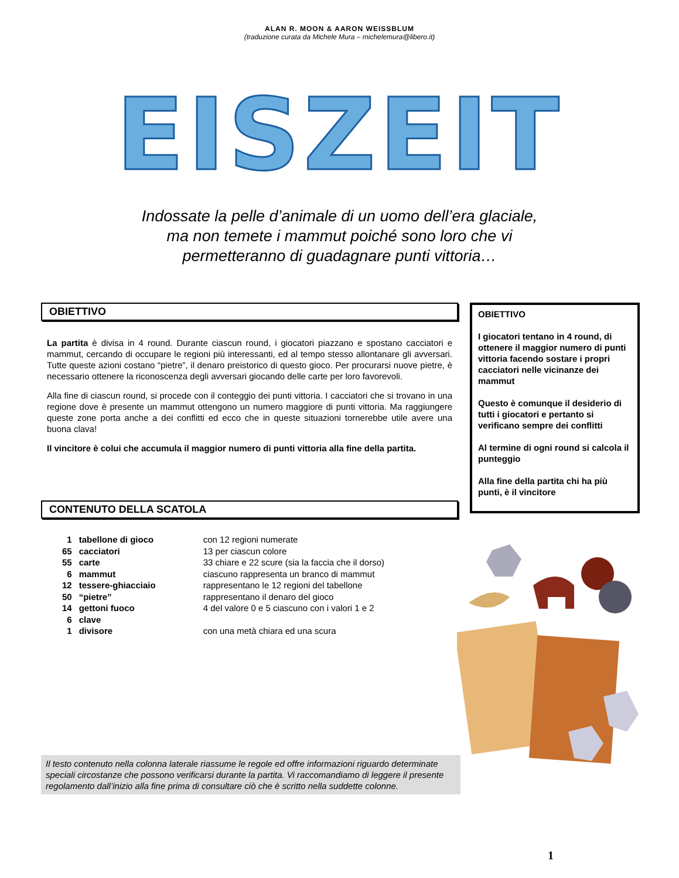ALAN R. MOON & AARON WEISSBLUM
(traduzione curata da Michele Mura – michelemura@libero.it)
EISZEIT
Indossate la pelle d’animale di un uomo dell’era glaciale,
ma non temete i mammut poiché sono loro che vi
permetteranno di guadagnare punti vittoria…
OBIETTIVO
La partita è divisa in 4 round. Durante ciascun round, i giocatori piazzano e spostano cacciatori e mammut, cercando di occupare le regioni più interessanti, ed al tempo stesso allontanare gli avversari. Tutte queste azioni costano “pietre”, il denaro preistorico di questo gioco. Per procurarsi nuove pietre, è necessario ottenere la riconoscenza degli avversari giocando delle carte per loro favorevoli.
Alla fine di ciascun round, si procede con il conteggio dei punti vittoria. I cacciatori che si trovano in una regione dove è presente un mammut ottengono un numero maggiore di punti vittoria. Ma raggiungere queste zone porta anche a dei conflitti ed ecco che in queste situazioni tornerebbe utile avere una buona clava!
Il vincitore è colui che accumula il maggior numero di punti vittoria alla fine della partita.
CONTENUTO DELLA SCATOLA
| 1 | tabellone di gioco | con 12 regioni numerate |
| 65 | cacciatori | 13 per ciascun colore |
| 55 | carte | 33 chiare e 22 scure (sia la faccia che il dorso) |
| 6 | mammut | ciascuno rappresenta un branco di mammut |
| 12 | tessere-ghiacciaio | rappresentano le 12 regioni del tabellone |
| 50 | “pietre” | rappresentano il denaro del gioco |
| 14 | gettoni fuoco | 4 del valore 0 e 5 ciascuno con i valori 1 e 2 |
| 6 | clave | |
| 1 | divisore | con una metà chiara ed una scura |
OBIETTIVO
I giocatori tentano in 4 round, di ottenere il maggior numero di punti vittoria facendo sostare i propri cacciatori nelle vicinanze dei mammut
Questo è comunque il desiderio di tutti i giocatori e pertanto si verificano sempre dei conflitti
Al termine di ogni round si calcola il punteggio
Alla fine della partita chi ha più punti, è il vincitore
Il testo contenuto nella colonna laterale riassume le regole ed offre informazioni riguardo determinate speciali circostanze che possono verificarsi durante la partita. Vi raccomandiamo di leggere il presente regolamento dall’inizio alla fine prima di consultare ciò che è scritto nella suddette colonne.
1